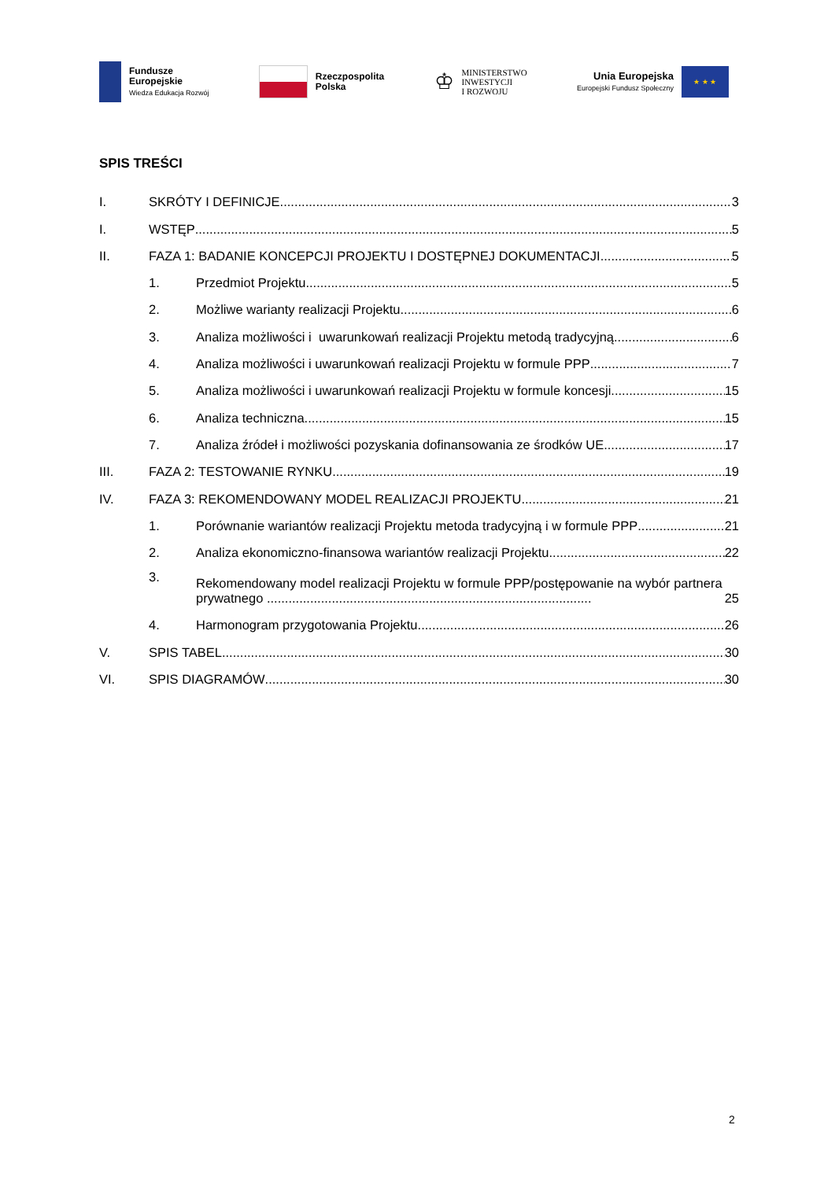Fundusze
Europejskie
Wiedza Edukacja Rozwój
Rzeczpospolita
Polska
♔
MINISTERSTWO
INWESTYCJI
I ROZWOJU
Unia Europejska
Europejski Fundusz Społeczny
★ ★ ★
SPIS TREŚCI
I. SKRÓTY I DEFINICJE 3
I. WSTĘP 5
II. FAZA 1: BADANIE KONCEPCJI PROJEKTU I DOSTĘPNEJ DOKUMENTACJI 5
1. Przedmiot Projektu 5
2. Możliwe warianty realizacji Projektu 6
3. Analiza możliwości i uwarunkowań realizacji Projektu metodą tradycyjną 6
4. Analiza możliwości i uwarunkowań realizacji Projektu w formule PPP 7
5. Analiza możliwości i uwarunkowań realizacji Projektu w formule koncesji 15
6. Analiza techniczna 15
7. Analiza źródeł i możliwości pozyskania dofinansowania ze środków UE 17
III. FAZA 2: TESTOWANIE RYNKU 19
IV. FAZA 3: REKOMENDOWANY MODEL REALIZACJI PROJEKTU 21
1. Porównanie wariantów realizacji Projektu metoda tradycyjną i w formule PPP 21
2. Analiza ekonomiczno-finansowa wariantów realizacji Projektu 22
3. Rekomendowany model realizacji Projektu w formule PPP/postępowanie na wybór partnera prywatnego .......................................................................................... 25
4. Harmonogram przygotowania Projektu 26
V. SPIS TABEL 30
VI. SPIS DIAGRAMÓW 30
2